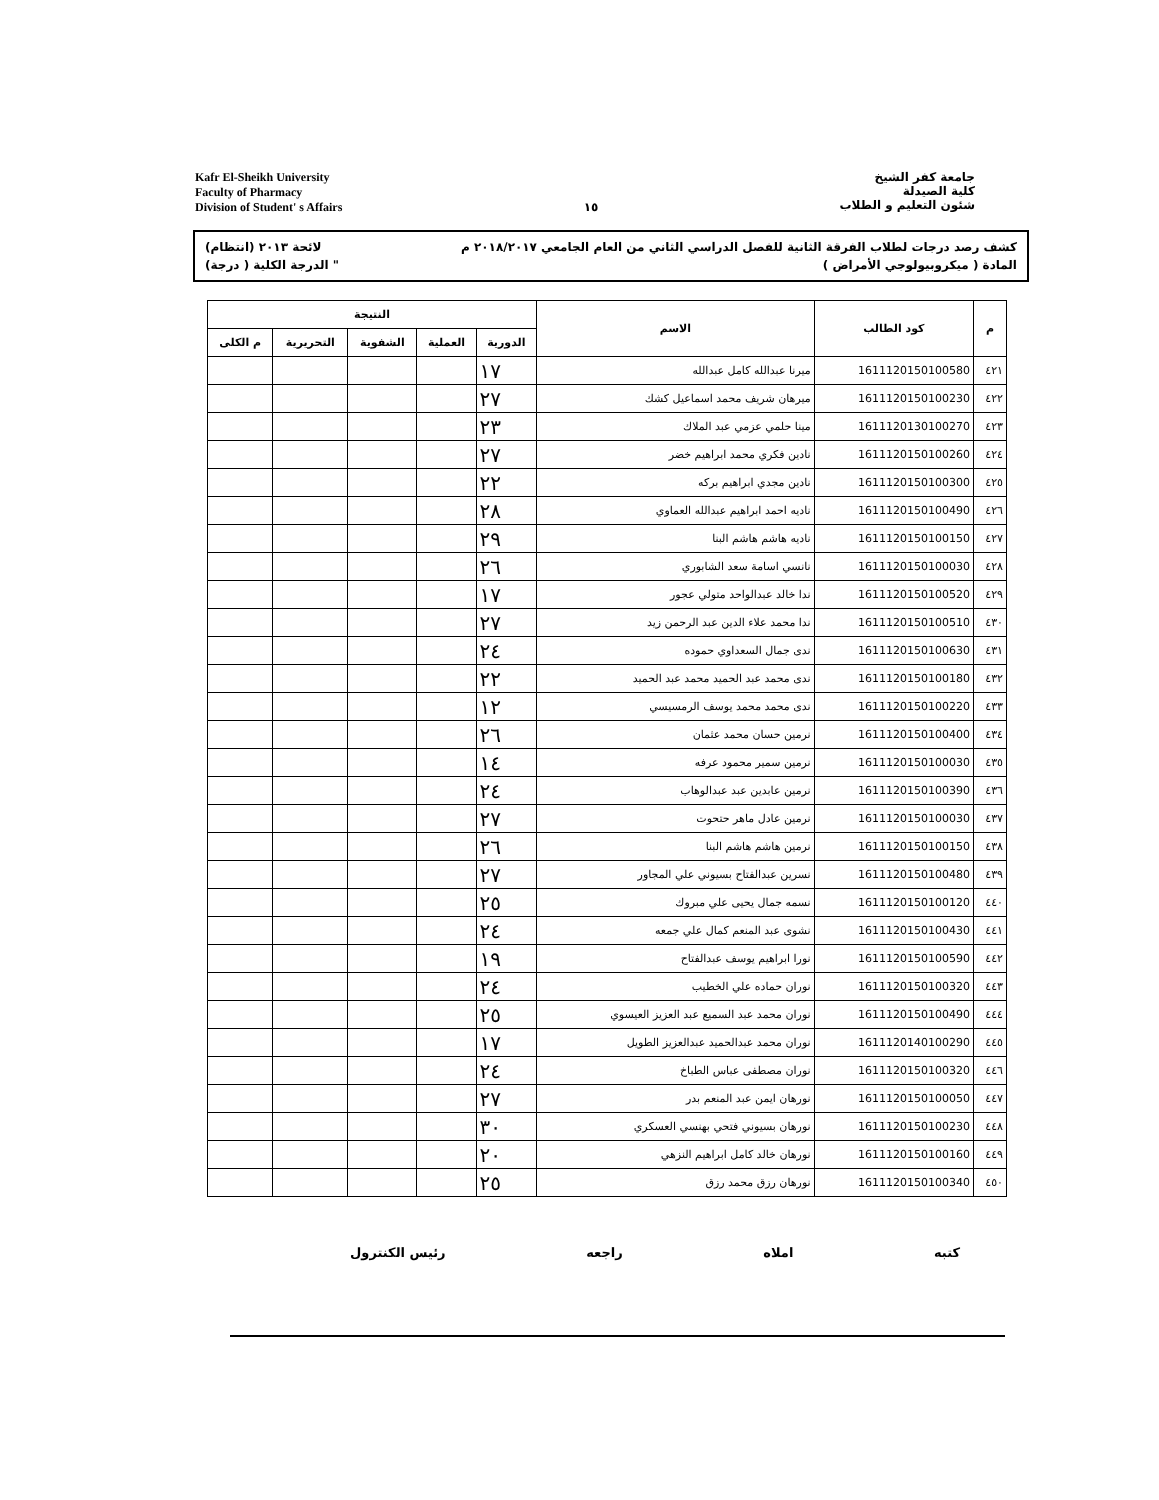Kafr El-Sheikh University
Faculty of Pharmacy
Division of Student' s Affairs
١٥
جامعة كفر الشيخ
كلية الصيدلة
شئون التعليم و الطلاب
كشف رصد درجات لطلاب الفرقة الثانية للفصل الدراسي الثاني من العام الجامعي ٢٠١٨/٢٠١٧ م لائحة ٢٠١٣ (انتظام)
المادة ( ميكروبيولوجي الأمراض ) " الدرجة الكلية ( درجة)
| م | كود الطالب | الاسم | النتيجة | | | | |
| --- | --- | --- | --- | --- | --- | --- | --- |
| | | | الدورية | العملية | الشفوية | التحريرية | م الكلى |
| ٤٢١ | 1611120150100580 | ميرنا عبدالله كامل عبدالله | ١٧ | | | | |
| ٤٢٢ | 1611120150100230 | ميرهان شريف محمد اسماعيل كشك | ٢٧ | | | | |
| ٤٢٣ | 1611120130100270 | مينا حلمي عزمي عبد الملاك | ٢٣ | | | | |
| ٤٢٤ | 1611120150100260 | نادين فكري محمد ابراهيم خضر | ٢٧ | | | | |
| ٤٢٥ | 1611120150100300 | نادين مجدي ابراهيم بركه | ٢٢ | | | | |
| ٤٢٦ | 1611120150100490 | ناديه احمد ابراهيم عبدالله العماوي | ٢٨ | | | | |
| ٤٢٧ | 1611120150100150 | ناديه هاشم هاشم البنا | ٢٩ | | | | |
| ٤٢٨ | 1611120150100030 | نانسي اسامة سعد الشابوري | ٢٦ | | | | |
| ٤٢٩ | 1611120150100520 | ندا خالد عبدالواحد متولي عجور | ١٧ | | | | |
| ٤٣٠ | 1611120150100510 | ندا محمد علاء الدين عبد الرحمن زيد | ٢٧ | | | | |
| ٤٣١ | 1611120150100630 | ندى جمال السعداوي حموده | ٢٤ | | | | |
| ٤٣٢ | 1611120150100180 | ندى محمد عبد الحميد محمد عبد الحميد | ٢٢ | | | | |
| ٤٣٣ | 1611120150100220 | ندى محمد محمد يوسف الرمسيسي | ١٢ | | | | |
| ٤٣٤ | 1611120150100400 | نرمين حسان محمد عثمان | ٢٦ | | | | |
| ٤٣٥ | 1611120150100030 | نرمين سمير محمود عرفه | ١٤ | | | | |
| ٤٣٦ | 1611120150100390 | نرمين عابدين عبد عبدالوهاب | ٢٤ | | | | |
| ٤٣٧ | 1611120150100030 | نرمين عادل ماهر حتحوت | ٢٧ | | | | |
| ٤٣٨ | 1611120150100150 | نرمين هاشم هاشم البنا | ٢٦ | | | | |
| ٤٣٩ | 1611120150100480 | نسرين عبدالفتاح بسيوني علي المجاور | ٢٧ | | | | |
| ٤٤٠ | 1611120150100120 | نسمه جمال يحيى علي مبروك | ٢٥ | | | | |
| ٤٤١ | 1611120150100430 | نشوى عبد المنعم كمال علي جمعه | ٢٤ | | | | |
| ٤٤٢ | 1611120150100590 | نورا ابراهيم يوسف عبدالفتاح | ١٩ | | | | |
| ٤٤٣ | 1611120150100320 | نوران حماده علي الخطيب | ٢٤ | | | | |
| ٤٤٤ | 1611120150100490 | نوران محمد عبد السميع عبد العزيز العيسوي | ٢٥ | | | | |
| ٤٤٥ | 1611120140100290 | نوران محمد عبدالحميد عبدالعزيز الطويل | ١٧ | | | | |
| ٤٤٦ | 1611120150100320 | نوران مصطفى عباس الطباخ | ٢٤ | | | | |
| ٤٤٧ | 1611120150100050 | نورهان ايمن عبد المنعم بدر | ٢٧ | | | | |
| ٤٤٨ | 1611120150100230 | نورهان بسيوني فتحي بهنسي العسكري | ٣٠ | | | | |
| ٤٤٩ | 1611120150100160 | نورهان خالد كامل ابراهيم النزهي | ٢٠ | | | | |
| ٤٥٠ | 1611120150100340 | نورهان رزق محمد رزق | ٢٥ | | | | |
كتبه املاه راجعه رئيس الكنترول